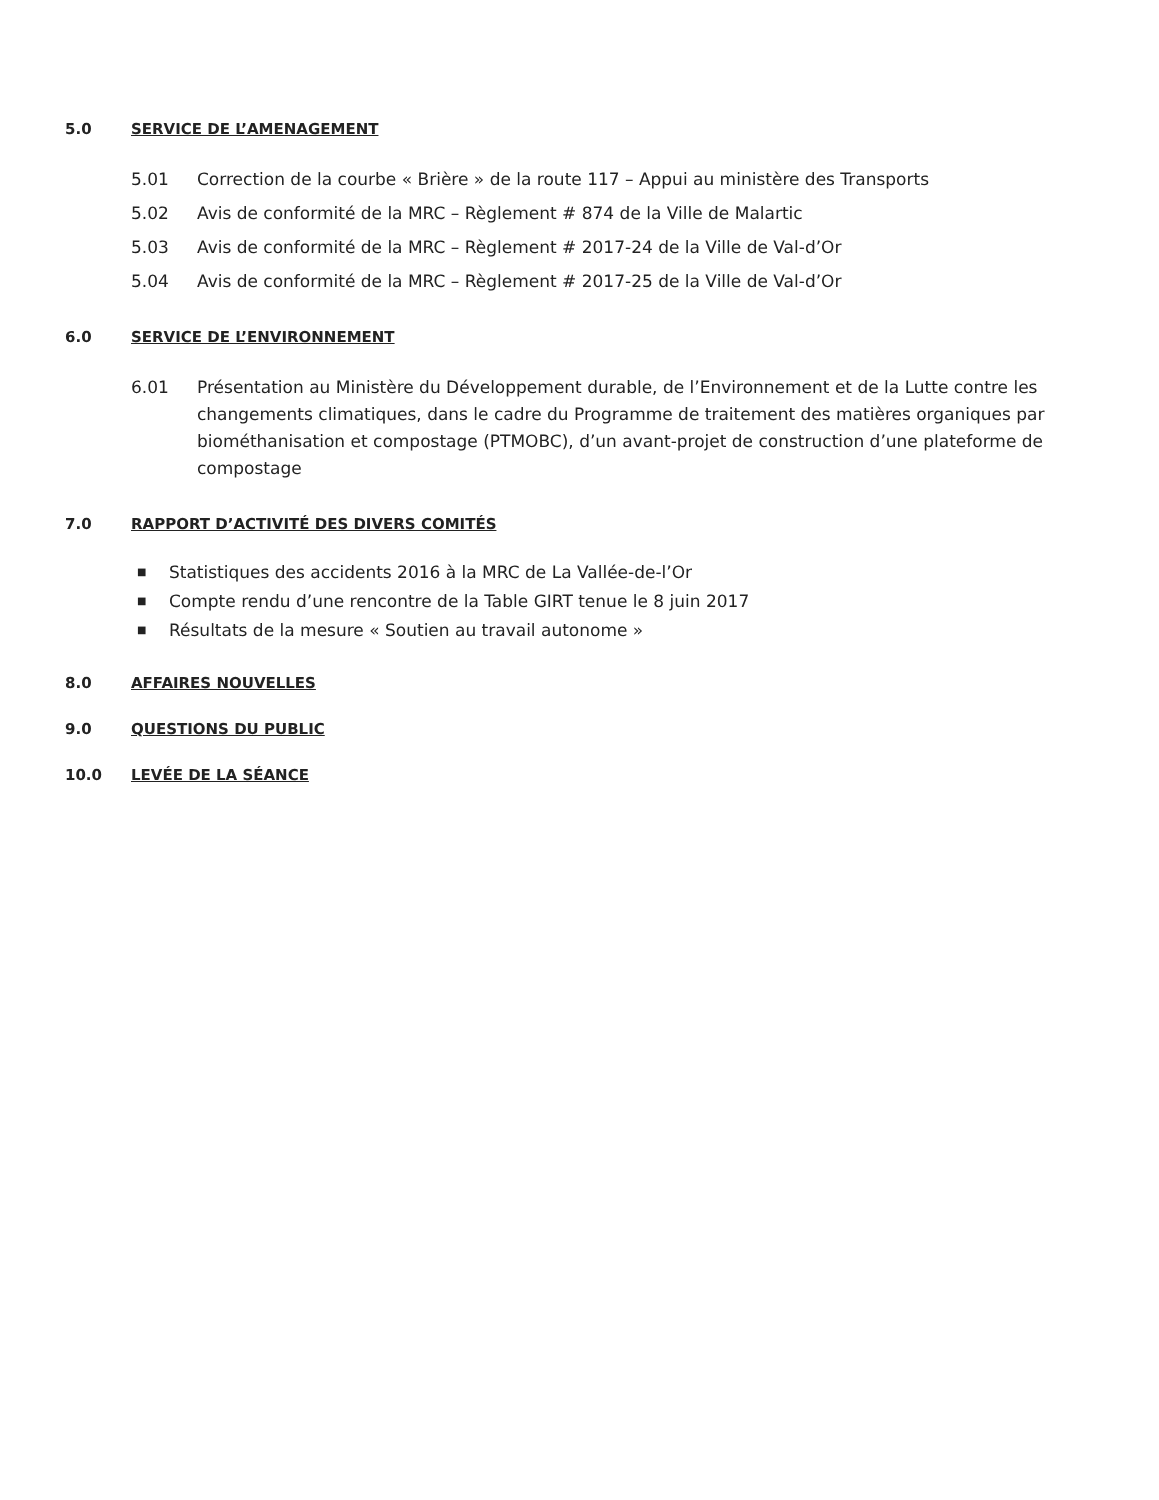5.0 SERVICE DE L’AMENAGEMENT
5.01 Correction de la courbe « Brière » de la route 117 – Appui au ministère des Transports
5.02 Avis de conformité de la MRC – Règlement # 874 de la Ville de Malartic
5.03 Avis de conformité de la MRC – Règlement # 2017-24 de la Ville de Val-d’Or
5.04 Avis de conformité de la MRC – Règlement # 2017-25 de la Ville de Val-d’Or
6.0 SERVICE DE L’ENVIRONNEMENT
6.01 Présentation au Ministère du Développement durable, de l’Environnement et de la Lutte contre les changements climatiques, dans le cadre du Programme de traitement des matières organiques par biométhanisation et compostage (PTMOBC), d’un avant-projet de construction d’une plateforme de compostage
7.0 RAPPORT D’ACTIVITÉ DES DIVERS COMITÉS
■ Statistiques des accidents 2016 à la MRC de La Vallée-de-l’Or
■ Compte rendu d’une rencontre de la Table GIRT tenue le 8 juin 2017
■ Résultats de la mesure « Soutien au travail autonome »
8.0 AFFAIRES NOUVELLES
9.0 QUESTIONS DU PUBLIC
10.0 LEVÉE DE LA SÉANCE